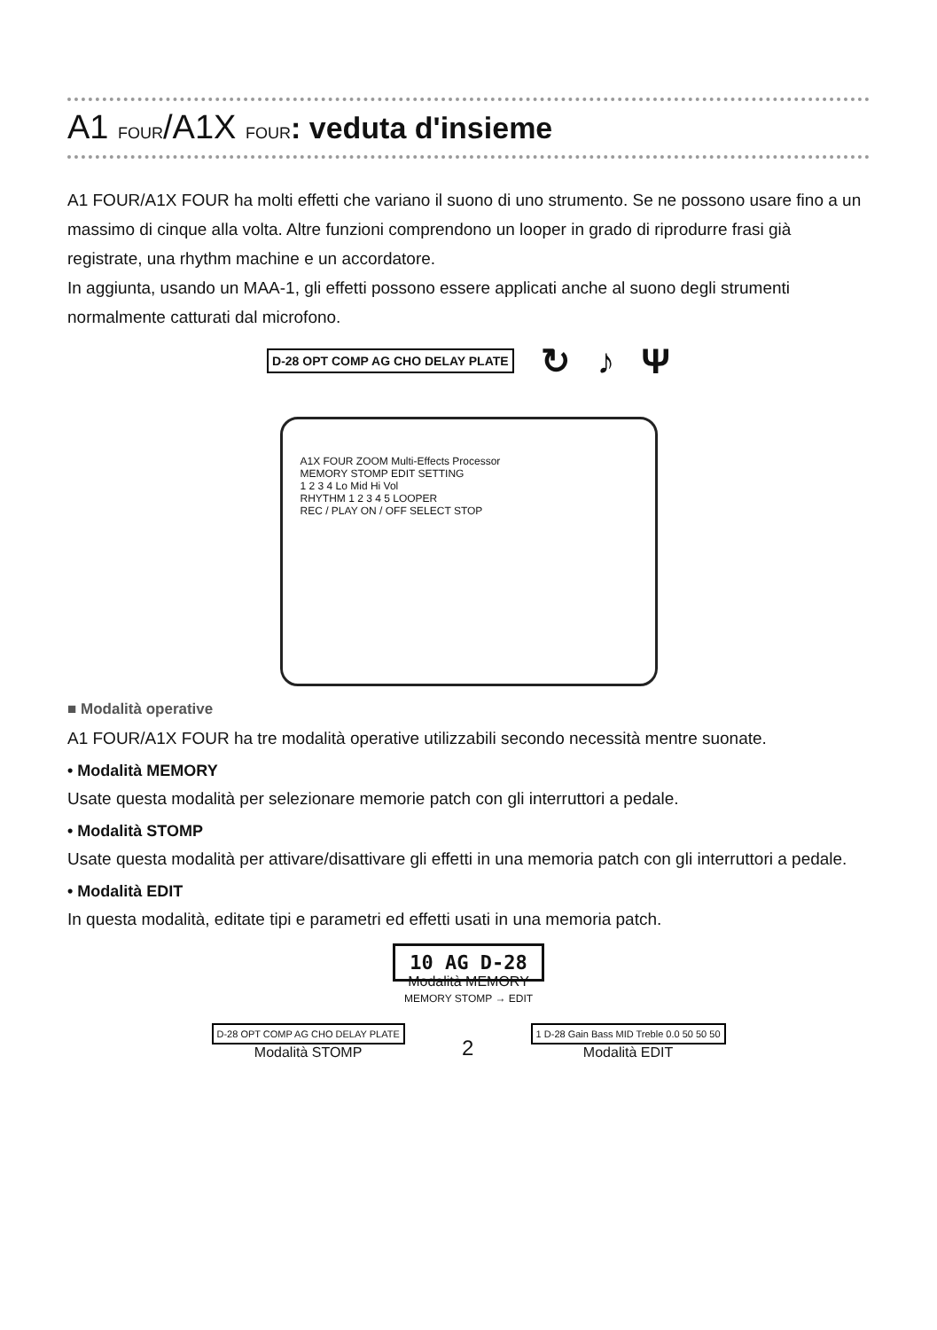A1 FOUR/A1X FOUR: veduta d'insieme
A1 FOUR/A1X FOUR ha molti effetti che variano il suono di uno strumento. Se ne possono usare fino a un massimo di cinque alla volta. Altre funzioni comprendono un looper in grado di riprodurre frasi già registrate, una rhythm machine e un accordatore.
In aggiunta, usando un MAA-1, gli effetti possono essere applicati anche al suono degli strumenti normalmente catturati dal microfono.
D-28 OPT COMP AG CHO DELAY PLATE ↻ ♪ Ψ
A1X FOUR ZOOM Multi-Effects Processor
MEMORY STOMP EDIT SETTING
1 2 3 4 Lo Mid Hi Vol
RHYTHM 1 2 3 4 5 LOOPER
REC / PLAY ON / OFF SELECT STOP
■ Modalità operative
A1 FOUR/A1X FOUR ha tre modalità operative utilizzabili secondo necessità mentre suonate.
• Modalità MEMORY
Usate questa modalità per selezionare memorie patch con gli interruttori a pedale.
• Modalità STOMP
Usate questa modalità per attivare/disattivare gli effetti in una memoria patch con gli interruttori a pedale.
• Modalità EDIT
In questa modalità, editate tipi e parametri ed effetti usati in una memoria patch.
10 AG D-28
Modalità MEMORY
MEMORY STOMP → EDIT
D-28 OPT COMP AG CHO DELAY PLATE
Modalità STOMP
2
1 D-28 Gain Bass MID Treble 0.0 50 50 50
Modalità EDIT